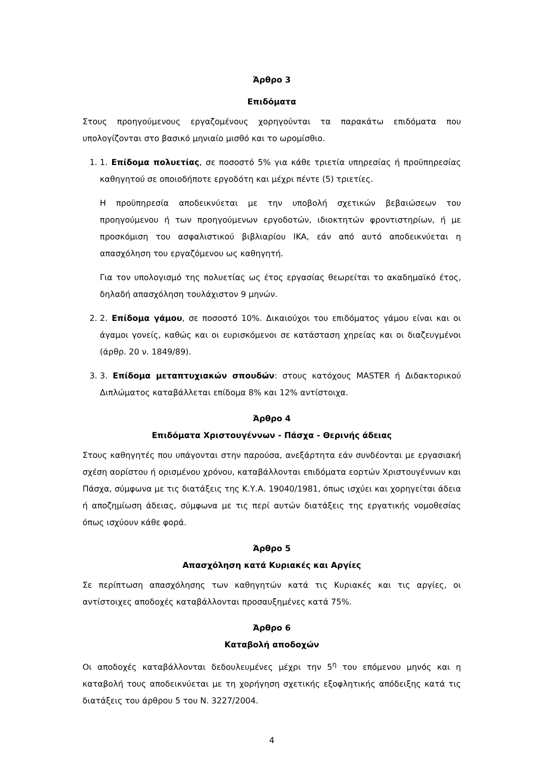Άρθρο 3
Επιδόματα
Στους προηγούμενους εργαζομένους χορηγούνται τα παρακάτω επιδόματα που υπολογίζονται στο βασικό μηνιαίο μισθό και το ωρομίσθιο.
1. 1. Επίδομα πολυετίας, σε ποσοστό 5% για κάθε τριετία υπηρεσίας ή προϋπηρεσίας καθηγητού σε οποιοδήποτε εργοδότη και μέχρι πέντε (5) τριετίες.
Η προϋπηρεσία αποδεικνύεται με την υποβολή σχετικών βεβαιώσεων του προηγούμενου ή των προηγούμενων εργοδοτών, ιδιοκτητών φροντιστηρίων, ή με προσκόμιση του ασφαλιστικού βιβλιαρίου ΙΚΑ, εάν από αυτό αποδεικνύεται η απασχόληση του εργαζόμενου ως καθηγητή.
Για τον υπολογισμό της πολυετίας ως έτος εργασίας θεωρείται το ακαδημαϊκό έτος, δηλαδή απασχόληση τουλάχιστον 9 μηνών.
2. 2. Επίδομα γάμου, σε ποσοστό 10%. Δικαιούχοι του επιδόματος γάμου είναι και οι άγαμοι γονείς, καθώς και οι ευρισκόμενοι σε κατάσταση χηρείας και οι διαζευγμένοι (άρθρ. 20 ν. 1849/89).
3. 3. Επίδομα μεταπτυχιακών σπουδών: στους κατόχους MASTER ή Διδακτορικού Διπλώματος καταβάλλεται επίδομα 8% και 12% αντίστοιχα.
Άρθρο 4
Επιδόματα Χριστουγέννων - Πάσχα - Θερινής άδειας
Στους καθηγητές που υπάγονται στην παρούσα, ανεξάρτητα εάν συνδέονται με εργασιακή σχέση αορίστου ή ορισμένου χρόνου, καταβάλλονται επιδόματα εορτών Χριστουγέννων και Πάσχα, σύμφωνα με τις διατάξεις της Κ.Υ.Α. 19040/1981, όπως ισχύει και χορηγείται άδεια ή αποζημίωση άδειας, σύμφωνα με τις περί αυτών διατάξεις της εργατικής νομοθεσίας όπως ισχύουν κάθε φορά.
Άρθρο 5
Απασχόληση κατά Κυριακές και Αργίες
Σε περίπτωση απασχόλησης των καθηγητών κατά τις Κυριακές και τις αργίες, οι αντίστοιχες αποδοχές καταβάλλονται προσαυξημένες κατά 75%.
Άρθρο 6
Καταβολή αποδοχών
Οι αποδοχές καταβάλλονται δεδουλευμένες μέχρι την 5<sup>η</sup> του επόμενου μηνός και η καταβολή τους αποδεικνύεται με τη χορήγηση σχετικής εξοφλητικής απόδειξης κατά τις διατάξεις του άρθρου 5 του Ν. 3227/2004.
4